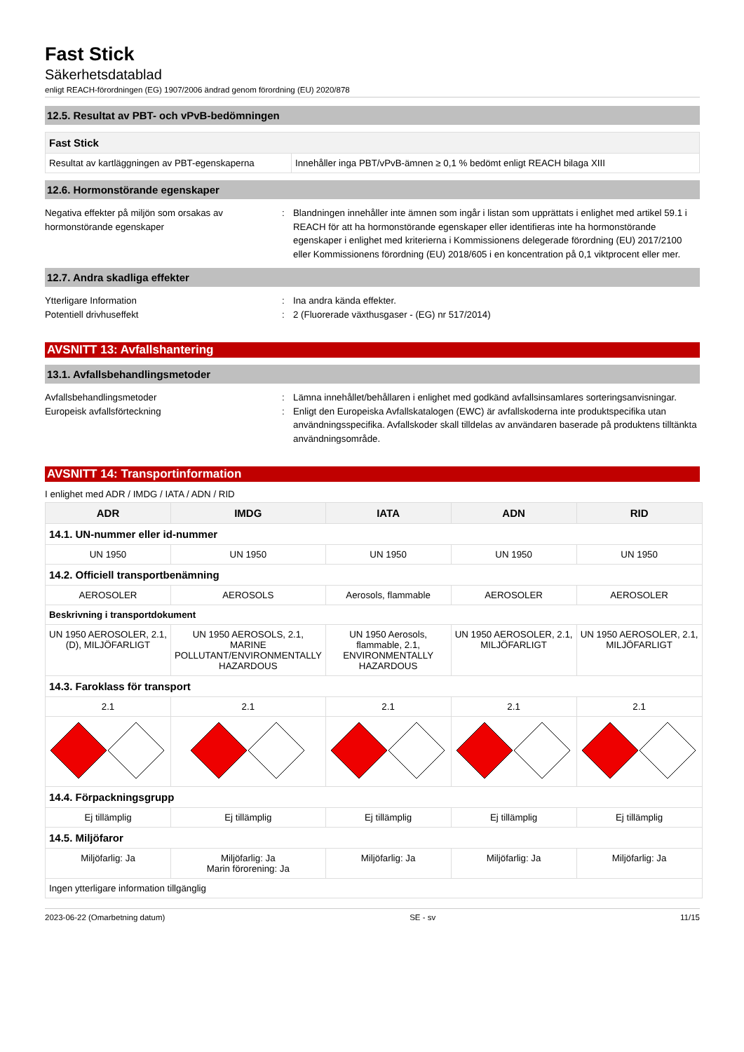Fast Stick
Säkerhetsdatablad
enligt REACH-förordningen (EG) 1907/2006 ändrad genom förordning (EU) 2020/878
12.5. Resultat av PBT- och vPvB-bedömningen
| Fast Stick | |
| Resultat av kartläggningen av PBT-egenskaperna | Innehåller inga PBT/vPvB-ämnen ≥ 0,1 % bedömt enligt REACH bilaga XIII |
12.6. Hormonstörande egenskaper
Negativa effekter på miljön som orsakas av hormonstörande egenskaper
: Blandningen innehåller inte ämnen som ingår i listan som upprättats i enlighet med artikel 59.1 i REACH för att ha hormonstörande egenskaper eller identifieras inte ha hormonstörande egenskaper i enlighet med kriterierna i Kommissionens delegerade förordning (EU) 2017/2100 eller Kommissionens förordning (EU) 2018/605 i en koncentration på 0,1 viktprocent eller mer.
12.7. Andra skadliga effekter
Ytterligare Information : Ina andra kända effekter.
Potentiell drivhuseffekt : 2 (Fluorerade växthusgaser - (EG) nr 517/2014)
AVSNITT 13: Avfallshantering
13.1. Avfallsbehandlingsmetoder
Avfallsbehandlingsmetoder : Lämna innehållet/behållaren i enlighet med godkänd avfallsinsamlares sorteringsanvisningar.
Europeisk avfallsförteckning : Enligt den Europeiska Avfallskatalogen (EWC) är avfallskoderna inte produktspecifika utan användningsspecifika. Avfallskoder skall tilldelas av användaren baserade på produktens tilltänkta användningsområde.
AVSNITT 14: Transportinformation
I enlighet med ADR / IMDG / IATA / ADN / RID
| ADR | IMDG | IATA | ADN | RID |
| --- | --- | --- | --- | --- |
| 14.1. UN-nummer eller id-nummer | | | | |
| UN 1950 | UN 1950 | UN 1950 | UN 1950 | UN 1950 |
| 14.2. Officiell transportbenämning | | | | |
| AEROSOLER | AEROSOLS | Aerosols, flammable | AEROSOLER | AEROSOLER |
| Beskrivning i transportdokument | | | | |
| UN 1950 AEROSOLER, 2.1, (D), MILJÖFARLIGT | UN 1950 AEROSOLS, 2.1, MARINE POLLUTANT/ENVIRONMENTALLY HAZARDOUS | UN 1950 Aerosols, flammable, 2.1, ENVIRONMENTALLY HAZARDOUS | UN 1950 AEROSOLER, 2.1, MILJÖFARLIGT | UN 1950 AEROSOLER, 2.1, MILJÖFARLIGT |
| 14.3. Faroklass för transport | | | | |
| 2.1 | 2.1 | 2.1 | 2.1 | 2.1 |
| 14.4. Förpackningsgrupp | | | | |
| Ej tillämplig | Ej tillämplig | Ej tillämplig | Ej tillämplig | Ej tillämplig |
| 14.5. Miljöfaror | | | | |
| Miljöfarlig: Ja | Miljöfarlig: Ja Marin förorening: Ja | Miljöfarlig: Ja | Miljöfarlig: Ja | Miljöfarlig: Ja |
| Ingen ytterligare information tillgänglig | | | | |
2023-06-22 (Omarbetning datum) SE - sv 11/15